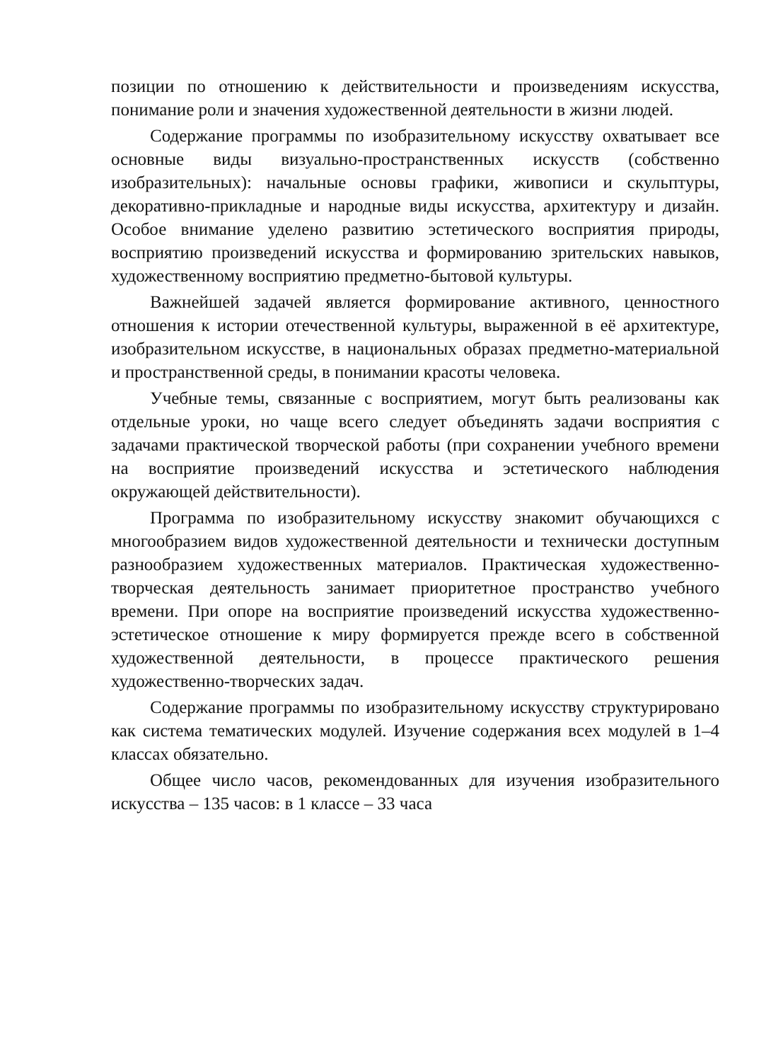позиции по отношению к действительности и произведениям искусства, понимание роли и значения художественной деятельности в жизни людей.
Содержание программы по изобразительному искусству охватывает все основные виды визуально-пространственных искусств (собственно изобразительных): начальные основы графики, живописи и скульптуры, декоративно-прикладные и народные виды искусства, архитектуру и дизайн. Особое внимание уделено развитию эстетического восприятия природы, восприятию произведений искусства и формированию зрительских навыков, художественному восприятию предметно-бытовой культуры.
Важнейшей задачей является формирование активного, ценностного отношения к истории отечественной культуры, выраженной в её архитектуре, изобразительном искусстве, в национальных образах предметно-материальной и пространственной среды, в понимании красоты человека.
Учебные темы, связанные с восприятием, могут быть реализованы как отдельные уроки, но чаще всего следует объединять задачи восприятия с задачами практической творческой работы (при сохранении учебного времени на восприятие произведений искусства и эстетического наблюдения окружающей действительности).
Программа по изобразительному искусству знакомит обучающихся с многообразием видов художественной деятельности и технически доступным разнообразием художественных материалов. Практическая художественно-творческая деятельность занимает приоритетное пространство учебного времени. При опоре на восприятие произведений искусства художественно-эстетическое отношение к миру формируется прежде всего в собственной художественной деятельности, в процессе практического решения художественно-творческих задач.
Содержание программы по изобразительному искусству структурировано как система тематических модулей. Изучение содержания всех модулей в 1–4 классах обязательно.
Общее число часов, рекомендованных для изучения изобразительного искусства – 135 часов: в 1 классе – 33 часа